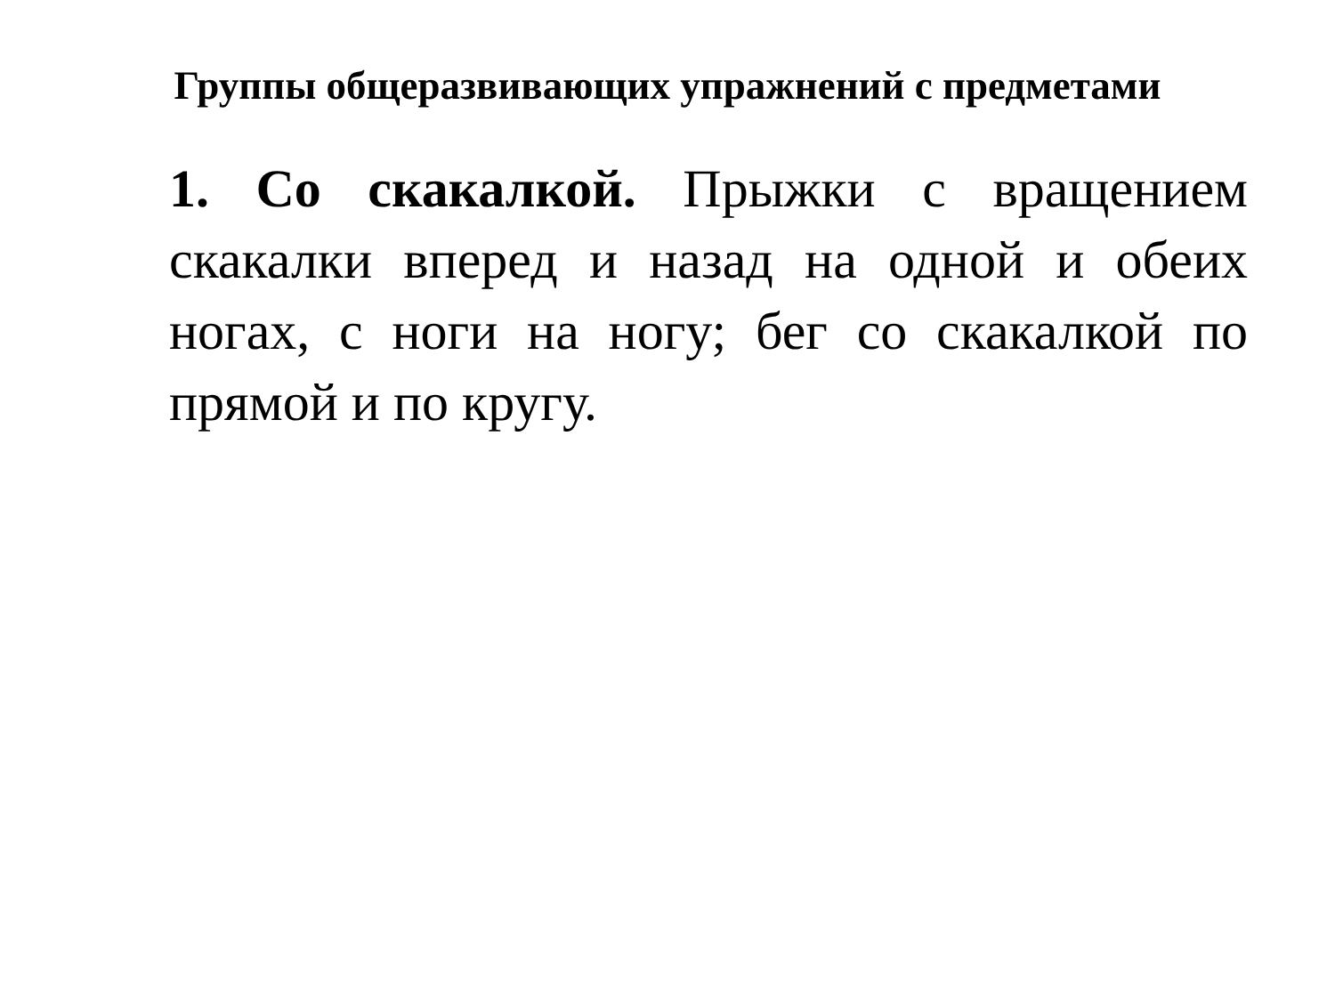Группы общеразвивающих упражнений с предметами
1. Со скакалкой. Прыжки с вращением скакалки вперед и назад на одной и обеих ногах, с ноги на ногу; бег со скакалкой по прямой и по кругу.